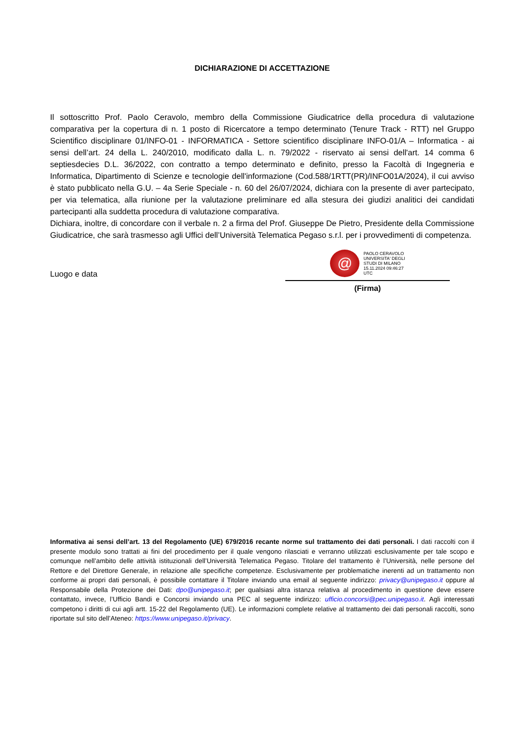DICHIARAZIONE DI ACCETTAZIONE
Il sottoscritto Prof. Paolo Ceravolo, membro della Commissione Giudicatrice della procedura di valutazione comparativa per la copertura di n. 1 posto di Ricercatore a tempo determinato (Tenure Track - RTT) nel Gruppo Scientifico disciplinare 01/INFO-01 - INFORMATICA - Settore scientifico disciplinare INFO-01/A – Informatica - ai sensi dell’art. 24 della L. 240/2010, modificato dalla L. n. 79/2022 - riservato ai sensi dell'art. 14 comma 6 septiesdecies D.L. 36/2022, con contratto a tempo determinato e definito, presso la Facoltà di Ingegneria e Informatica, Dipartimento di Scienze e tecnologie dell'informazione (Cod.588/1RTT(PR)/INFO01A/2024), il cui avviso è stato pubblicato nella G.U. – 4a Serie Speciale - n. 60 del 26/07/2024, dichiara con la presente di aver partecipato, per via telematica, alla riunione per la valutazione preliminare ed alla stesura dei giudizi analitici dei candidati partecipanti alla suddetta procedura di valutazione comparativa.
Dichiara, inoltre, di concordare con il verbale n. 2 a firma del Prof. Giuseppe De Pietro, Presidente della Commissione Giudicatrice, che sarà trasmesso agli Uffici dell’Università Telematica Pegaso s.r.l. per i provvedimenti di competenza.
Luogo e data
@
PAOLO CERAVOLO
UNIVERSITA' DEGLI
STUDI DI MILANO
15.11.2024 09:46:27
UTC
(Firma)
Informativa ai sensi dell’art. 13 del Regolamento (UE) 679/2016 recante norme sul trattamento dei dati personali. I dati raccolti con il presente modulo sono trattati ai fini del procedimento per il quale vengono rilasciati e verranno utilizzati esclusivamente per tale scopo e comunque nell’ambito delle attività istituzionali dell’Università Telematica Pegaso. Titolare del trattamento è l’Università, nelle persone del Rettore e del Direttore Generale, in relazione alle specifiche competenze. Esclusivamente per problematiche inerenti ad un trattamento non conforme ai propri dati personali, è possibile contattare il Titolare inviando una email al seguente indirizzo: privacy@unipegaso.it oppure al Responsabile della Protezione dei Dati: dpo@unipegaso.it; per qualsiasi altra istanza relativa al procedimento in questione deve essere contattato, invece, l’Ufficio Bandi e Concorsi inviando una PEC al seguente indirizzo: ufficio.concorsi@pec.unipegaso.it. Agli interessati competono i diritti di cui agli artt. 15-22 del Regolamento (UE). Le informazioni complete relative al trattamento dei dati personali raccolti, sono riportate sul sito dell’Ateneo: https://www.unipegaso.it/privacy.